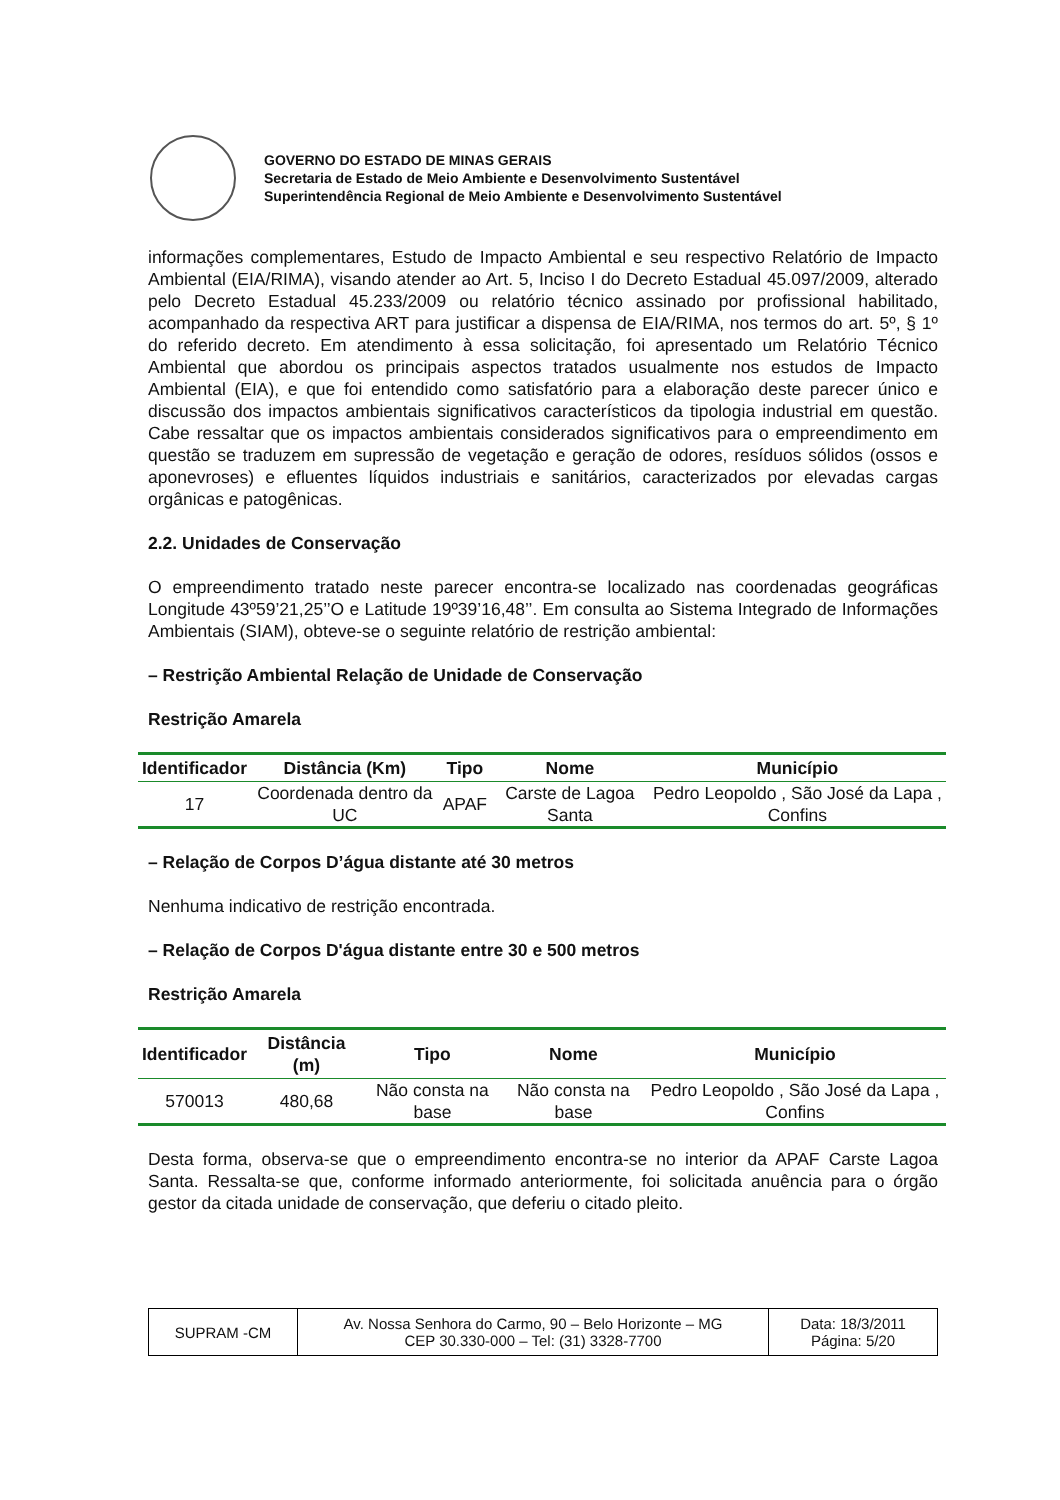GOVERNO DO ESTADO DE MINAS GERAIS
Secretaria de Estado de Meio Ambiente e Desenvolvimento Sustentável
Superintendência Regional de Meio Ambiente e Desenvolvimento Sustentável
informações complementares, Estudo de Impacto Ambiental e seu respectivo Relatório de Impacto Ambiental (EIA/RIMA), visando atender ao Art. 5, Inciso I do Decreto Estadual 45.097/2009, alterado pelo Decreto Estadual 45.233/2009 ou relatório técnico assinado por profissional habilitado, acompanhado da respectiva ART para justificar a dispensa de EIA/RIMA, nos termos do art. 5º, § 1º do referido decreto. Em atendimento à essa solicitação, foi apresentado um Relatório Técnico Ambiental que abordou os principais aspectos tratados usualmente nos estudos de Impacto Ambiental (EIA), e que foi entendido como satisfatório para a elaboração deste parecer único e discussão dos impactos ambientais significativos característicos da tipologia industrial em questão. Cabe ressaltar que os impactos ambientais considerados significativos para o empreendimento em questão se traduzem em supressão de vegetação e geração de odores, resíduos sólidos (ossos e aponevroses) e efluentes líquidos industriais e sanitários, caracterizados por elevadas cargas orgânicas e patogênicas.
2.2. Unidades de Conservação
O empreendimento tratado neste parecer encontra-se localizado nas coordenadas geográficas Longitude 43º59’21,25’’O e Latitude 19º39’16,48’’. Em consulta ao Sistema Integrado de Informações Ambientais (SIAM), obteve-se o seguinte relatório de restrição ambiental:
– Restrição Ambiental Relação de Unidade de Conservação
Restrição Amarela
| Identificador | Distância (Km) | Tipo | Nome | Município |
| --- | --- | --- | --- | --- |
| 17 | Coordenada dentro da UC | APAF | Carste de Lagoa Santa | Pedro Leopoldo , São José da Lapa , Confins |
– Relação de Corpos D’água distante até 30 metros
Nenhuma indicativo de restrição encontrada.
– Relação de Corpos D'água distante entre 30 e 500 metros
Restrição Amarela
| Identificador | Distância (m) | Tipo | Nome | Município |
| --- | --- | --- | --- | --- |
| 570013 | 480,68 | Não consta na base | Não consta na base | Pedro Leopoldo , São José da Lapa , Confins |
Desta forma, observa-se que o empreendimento encontra-se no interior da APAF Carste Lagoa Santa. Ressalta-se que, conforme informado anteriormente, foi solicitada anuência para o órgão gestor da citada unidade de conservação, que deferiu o citado pleito.
| SUPRAM -CM | Av. Nossa Senhora do Carmo, 90 – Belo Horizonte – MG CEP 30.330-000 – Tel: (31) 3328-7700 | Data: 18/3/2011 Página: 5/20 |